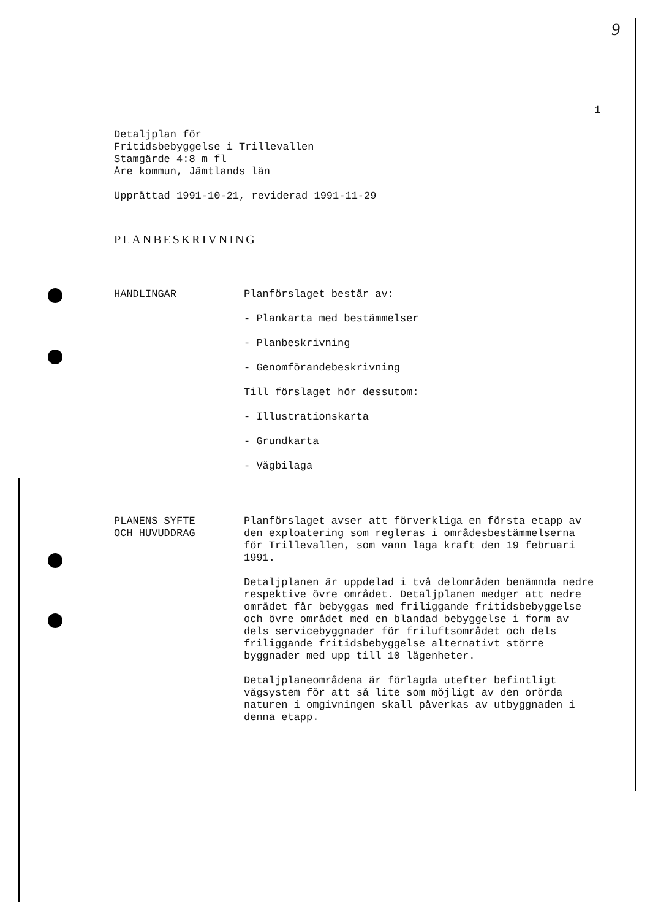9
1
Detaljplan för
Fritidsbebyggelse i Trillevallen
Stamgärde 4:8 m fl
Åre kommun, Jämtlands län
Upprättad 1991-10-21, reviderad 1991-11-29
PLANBESKRIVNING
HANDLINGAR Planförslaget består av:
- Plankarta med bestämmelser
- Planbeskrivning
- Genomförandebeskrivning
Till förslaget hör dessutom:
- Illustrationskarta
- Grundkarta
- Vägbilaga
PLANENS SYFTE
OCH HUVUDDRAG
Planförslaget avser att förverkliga en första etapp av den exploatering som regleras i områdesbestämmelserna för Trillevallen, som vann laga kraft den 19 februari 1991.
Detaljplanen är uppdelad i två delområden benämnda nedre respektive övre området. Detaljplanen medger att nedre området får bebyggas med friliggande fritidsbebyggelse och övre området med en blandad bebyggelse i form av dels servicebyggnader för friluftsområdet och dels friliggande fritidsbebyggelse alternativt större byggnader med upp till 10 lägenheter.
Detaljplaneområdena är förlagda utefter befintligt vägsystem för att så lite som möjligt av den orörda naturen i omgivningen skall påverkas av utbyggnaden i denna etapp.